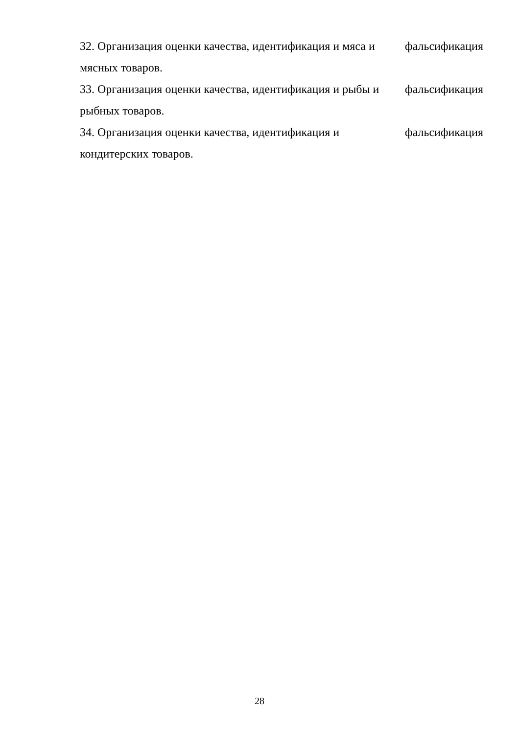32. Организация оценки качества, идентификация и мяса и фальсификация
мясных товаров.
33. Организация оценки качества, идентификация и рыбы и фальсификация
рыбных товаров.
34. Организация оценки качества, идентификация и фальсификация
кондитерских товаров.
28